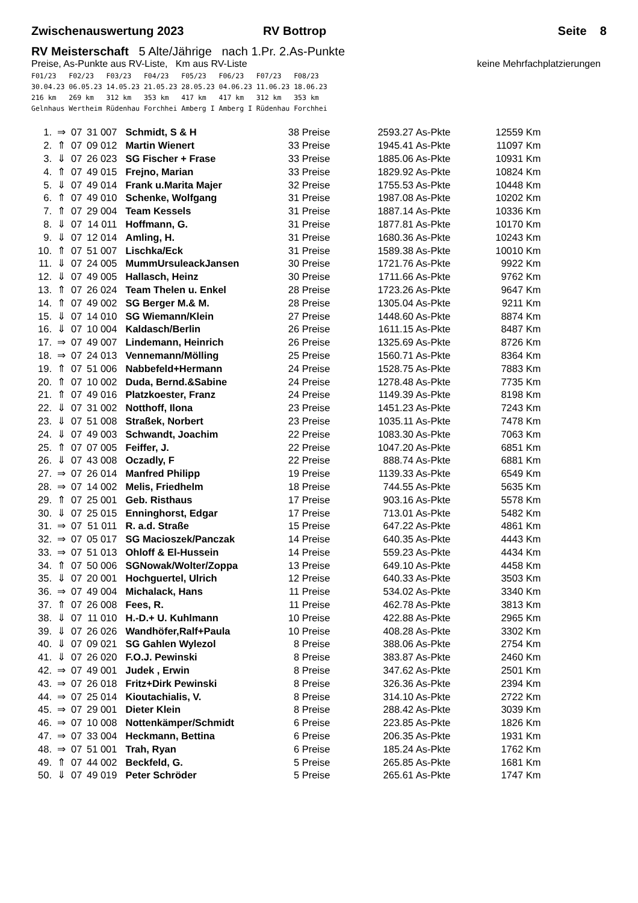Zwischenauswertung 2023 RV Bottrop Seite 8
RV Meisterschaft 5 Alte/Jährige nach 1.Pr. 2.As-Punkte
Preise, As-Punkte aus RV-Liste, Km aus RV-Liste keine Mehrfachplatzierungen
F01/23   F02/23   F03/23   F04/23   F05/23   F06/23   F07/23   F08/23
30.04.23 06.05.23 14.05.23 21.05.23 28.05.23 04.06.23 11.06.23 18.06.23
216 km   269 km   312 km   353 km   417 km   417 km   312 km   353 km
Gelnhaus Wertheim Rüdenhau Forchhei Amberg I Amberg I Rüdenhau Forchhei
| 1. | ⇒ | 07 | 31 007 | Schmidt, S & H | 38 Preise | 2593.27 As-Pkte | 12559 Km |
| 2. | ⇑ | 07 | 09 012 | Martin Wienert | 33 Preise | 1945.41 As-Pkte | 11097 Km |
| 3. | ⇓ | 07 | 26 023 | SG Fischer + Frase | 33 Preise | 1885.06 As-Pkte | 10931 Km |
| 4. | ⇑ | 07 | 49 015 | Frejno, Marian | 33 Preise | 1829.92 As-Pkte | 10824 Km |
| 5. | ⇓ | 07 | 49 014 | Frank u.Marita Majer | 32 Preise | 1755.53 As-Pkte | 10448 Km |
| 6. | ⇑ | 07 | 49 010 | Schenke, Wolfgang | 31 Preise | 1987.08 As-Pkte | 10202 Km |
| 7. | ⇑ | 07 | 29 004 | Team Kessels | 31 Preise | 1887.14 As-Pkte | 10336 Km |
| 8. | ⇓ | 07 | 14 011 | Hoffmann, G. | 31 Preise | 1877.81 As-Pkte | 10170 Km |
| 9. | ⇓ | 07 | 12 014 | Amling, H. | 31 Preise | 1680.36 As-Pkte | 10243 Km |
| 10. | ⇑ | 07 | 51 007 | Lischka/Eck | 31 Preise | 1589.38 As-Pkte | 10010 Km |
| 11. | ⇓ | 07 | 24 005 | MummUrsuleackJansen | 30 Preise | 1721.76 As-Pkte | 9922 Km |
| 12. | ⇓ | 07 | 49 005 | Hallasch, Heinz | 30 Preise | 1711.66 As-Pkte | 9762 Km |
| 13. | ⇑ | 07 | 26 024 | Team Thelen u. Enkel | 28 Preise | 1723.26 As-Pkte | 9647 Km |
| 14. | ⇑ | 07 | 49 002 | SG Berger M.& M. | 28 Preise | 1305.04 As-Pkte | 9211 Km |
| 15. | ⇓ | 07 | 14 010 | SG Wiemann/Klein | 27 Preise | 1448.60 As-Pkte | 8874 Km |
| 16. | ⇓ | 07 | 10 004 | Kaldasch/Berlin | 26 Preise | 1611.15 As-Pkte | 8487 Km |
| 17. | ⇒ | 07 | 49 007 | Lindemann, Heinrich | 26 Preise | 1325.69 As-Pkte | 8726 Km |
| 18. | ⇒ | 07 | 24 013 | Vennemann/Mölling | 25 Preise | 1560.71 As-Pkte | 8364 Km |
| 19. | ⇑ | 07 | 51 006 | Nabbefeld+Hermann | 24 Preise | 1528.75 As-Pkte | 7883 Km |
| 20. | ⇑ | 07 | 10 002 | Duda, Bernd.&Sabine | 24 Preise | 1278.48 As-Pkte | 7735 Km |
| 21. | ⇑ | 07 | 49 016 | Platzkoester, Franz | 24 Preise | 1149.39 As-Pkte | 8198 Km |
| 22. | ⇓ | 07 | 31 002 | Notthoff, Ilona | 23 Preise | 1451.23 As-Pkte | 7243 Km |
| 23. | ⇓ | 07 | 51 008 | Straßek, Norbert | 23 Preise | 1035.11 As-Pkte | 7478 Km |
| 24. | ⇓ | 07 | 49 003 | Schwandt, Joachim | 22 Preise | 1083.30 As-Pkte | 7063 Km |
| 25. | ⇑ | 07 | 07 005 | Feiffer, J. | 22 Preise | 1047.20 As-Pkte | 6851 Km |
| 26. | ⇓ | 07 | 43 008 | Oczadly, F | 22 Preise | 888.74 As-Pkte | 6881 Km |
| 27. | ⇒ | 07 | 26 014 | Manfred Philipp | 19 Preise | 1139.33 As-Pkte | 6549 Km |
| 28. | ⇒ | 07 | 14 002 | Melis, Friedhelm | 18 Preise | 744.55 As-Pkte | 5635 Km |
| 29. | ⇑ | 07 | 25 001 | Geb. Risthaus | 17 Preise | 903.16 As-Pkte | 5578 Km |
| 30. | ⇓ | 07 | 25 015 | Enninghorst, Edgar | 17 Preise | 713.01 As-Pkte | 5482 Km |
| 31. | ⇒ | 07 | 51 011 | R. a.d. Straße | 15 Preise | 647.22 As-Pkte | 4861 Km |
| 32. | ⇒ | 07 | 05 017 | SG Macioszek/Panczak | 14 Preise | 640.35 As-Pkte | 4443 Km |
| 33. | ⇒ | 07 | 51 013 | Ohloff & El-Hussein | 14 Preise | 559.23 As-Pkte | 4434 Km |
| 34. | ⇑ | 07 | 50 006 | SGNowak/Wolter/Zoppa | 13 Preise | 649.10 As-Pkte | 4458 Km |
| 35. | ⇓ | 07 | 20 001 | Hochguertel, Ulrich | 12 Preise | 640.33 As-Pkte | 3503 Km |
| 36. | ⇒ | 07 | 49 004 | Michalack, Hans | 11 Preise | 534.02 As-Pkte | 3340 Km |
| 37. | ⇑ | 07 | 26 008 | Fees, R. | 11 Preise | 462.78 As-Pkte | 3813 Km |
| 38. | ⇓ | 07 | 11 010 | H.-D.+ U. Kuhlmann | 10 Preise | 422.88 As-Pkte | 2965 Km |
| 39. | ⇓ | 07 | 26 026 | Wandhöfer,Ralf+Paula | 10 Preise | 408.28 As-Pkte | 3302 Km |
| 40. | ⇓ | 07 | 09 021 | SG Gahlen Wylezol | 8 Preise | 388.06 As-Pkte | 2754 Km |
| 41. | ⇓ | 07 | 26 020 | F.O.J. Pewinski | 8 Preise | 383.87 As-Pkte | 2460 Km |
| 42. | ⇒ | 07 | 49 001 | Judek , Erwin | 8 Preise | 347.62 As-Pkte | 2501 Km |
| 43. | ⇒ | 07 | 26 018 | Fritz+Dirk Pewinski | 8 Preise | 326.36 As-Pkte | 2394 Km |
| 44. | ⇒ | 07 | 25 014 | Kioutachialis, V. | 8 Preise | 314.10 As-Pkte | 2722 Km |
| 45. | ⇒ | 07 | 29 001 | Dieter Klein | 8 Preise | 288.42 As-Pkte | 3039 Km |
| 46. | ⇒ | 07 | 10 008 | Nottenkämper/Schmidt | 6 Preise | 223.85 As-Pkte | 1826 Km |
| 47. | ⇒ | 07 | 33 004 | Heckmann, Bettina | 6 Preise | 206.35 As-Pkte | 1931 Km |
| 48. | ⇒ | 07 | 51 001 | Trah, Ryan | 6 Preise | 185.24 As-Pkte | 1762 Km |
| 49. | ⇑ | 07 | 44 002 | Beckfeld, G. | 5 Preise | 265.85 As-Pkte | 1681 Km |
| 50. | ⇓ | 07 | 49 019 | Peter Schröder | 5 Preise | 265.61 As-Pkte | 1747 Km |